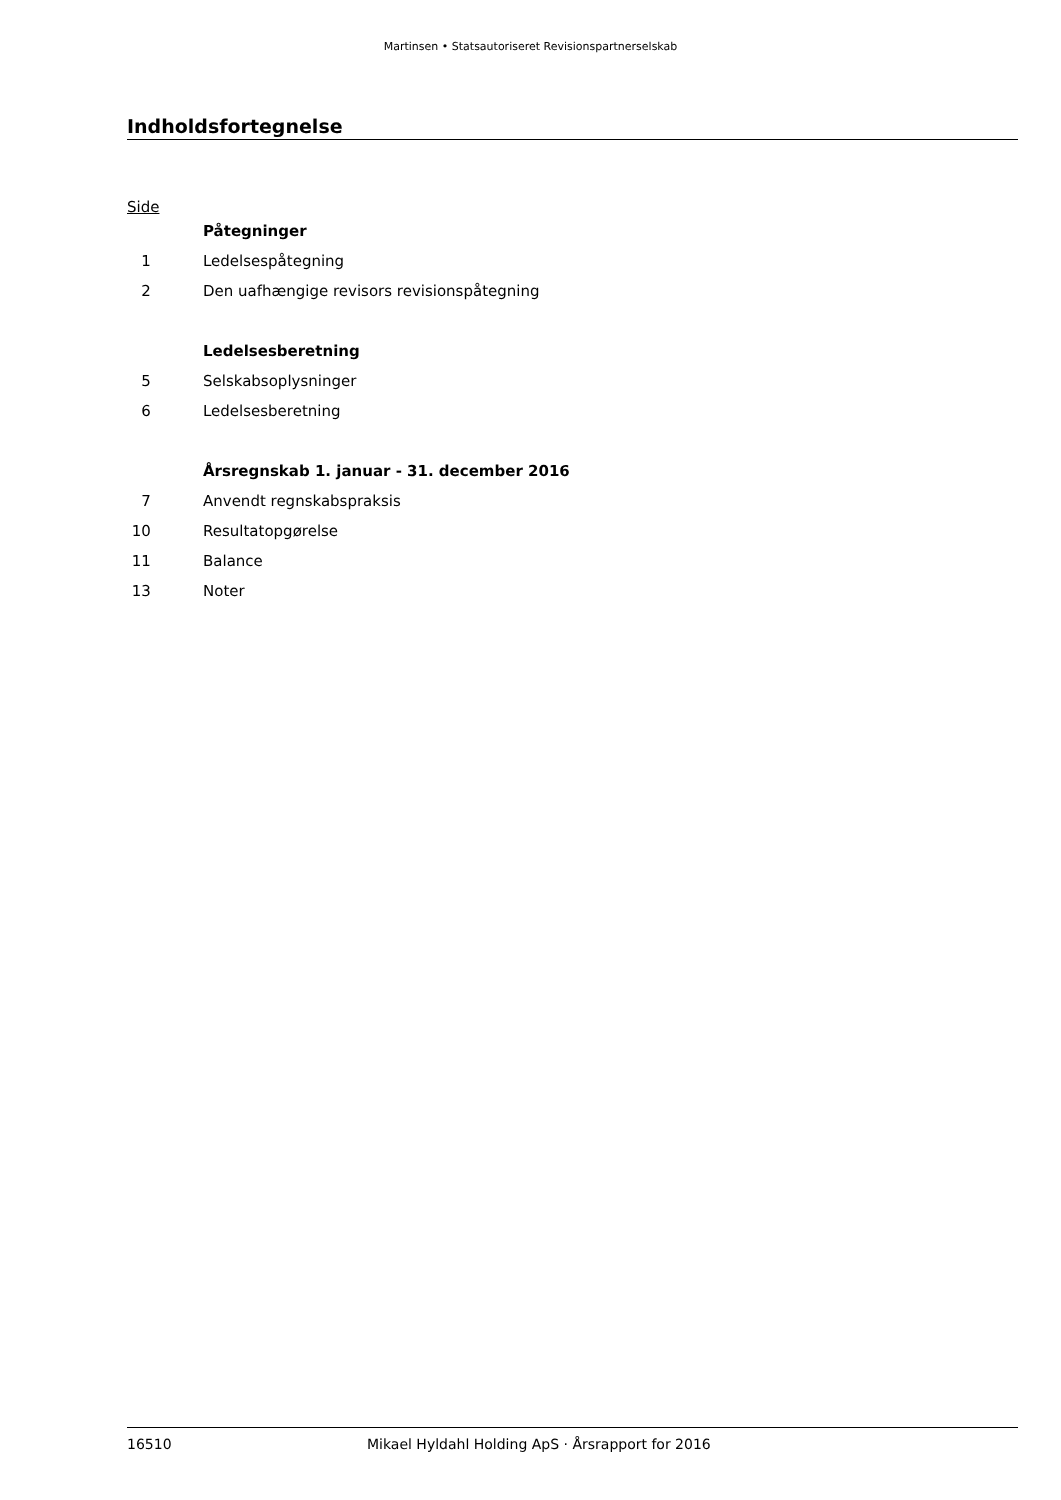Martinsen • Statsautoriseret Revisionspartnerselskab
Indholdsfortegnelse
Side
| | Påtegninger |
| 1 | Ledelsespåtegning |
| 2 | Den uafhængige revisors revisionspåtegning |
| | Ledelsesberetning |
| 5 | Selskabsoplysninger |
| 6 | Ledelsesberetning |
| | Årsregnskab 1. januar - 31. december 2016 |
| 7 | Anvendt regnskabspraksis |
| 10 | Resultatopgørelse |
| 11 | Balance |
| 13 | Noter |
16510 Mikael Hyldahl Holding ApS · Årsrapport for 2016